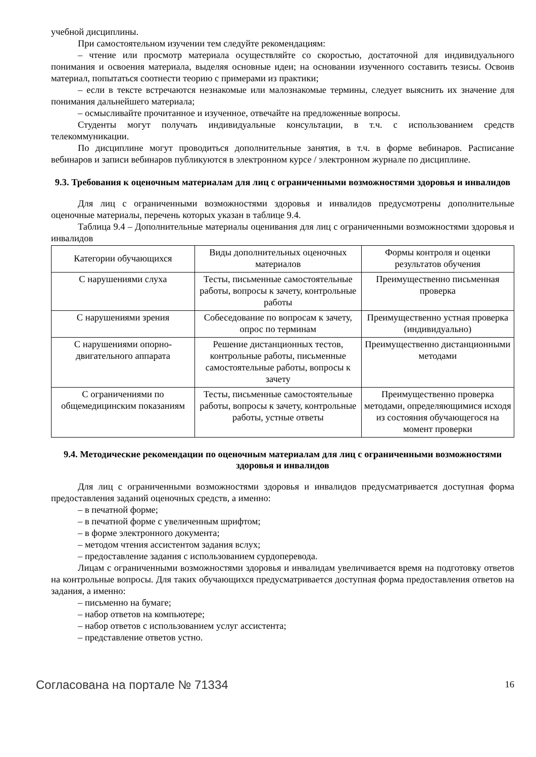учебной дисциплины.
При самостоятельном изучении тем следуйте рекомендациям:
– чтение или просмотр материала осуществляйте со скоростью, достаточной для индивидуального понимания и освоения материала, выделяя основные идеи; на основании изученного составить тезисы. Освоив материал, попытаться соотнести теорию с примерами из практики;
– если в тексте встречаются незнакомые или малознакомые термины, следует выяснить их значение для понимания дальнейшего материала;
– осмысливайте прочитанное и изученное, отвечайте на предложенные вопросы.
Студенты могут получать индивидуальные консультации, в т.ч. с использованием средств телекоммуникации.
По дисциплине могут проводиться дополнительные занятия, в т.ч. в форме вебинаров. Расписание вебинаров и записи вебинаров публикуются в электронном курсе / электронном журнале по дисциплине.
9.3. Требования к оценочным материалам для лиц с ограниченными возможностями здоровья и инвалидов
Для лиц с ограниченными возможностями здоровья и инвалидов предусмотрены дополнительные оценочные материалы, перечень которых указан в таблице 9.4.
Таблица 9.4 – Дополнительные материалы оценивания для лиц с ограниченными возможностями здоровья и инвалидов
| Категории обучающихся | Виды дополнительных оценочных материалов | Формы контроля и оценки результатов обучения |
| С нарушениями слуха | Тесты, письменные самостоятельные работы, вопросы к зачету, контрольные работы | Преимущественно письменная проверка |
| С нарушениями зрения | Собеседование по вопросам к зачету, опрос по терминам | Преимущественно устная проверка (индивидуально) |
| С нарушениями опорно-двигательного аппарата | Решение дистанционных тестов, контрольные работы, письменные самостоятельные работы, вопросы к зачету | Преимущественно дистанционными методами |
| С ограничениями по общемедицинским показаниям | Тесты, письменные самостоятельные работы, вопросы к зачету, контрольные работы, устные ответы | Преимущественно проверка методами, определяющимися исходя из состояния обучающегося на момент проверки |
9.4. Методические рекомендации по оценочным материалам для лиц с ограниченными возможностями здоровья и инвалидов
Для лиц с ограниченными возможностями здоровья и инвалидов предусматривается доступная форма предоставления заданий оценочных средств, а именно:
– в печатной форме;
– в печатной форме с увеличенным шрифтом;
– в форме электронного документа;
– методом чтения ассистентом задания вслух;
– предоставление задания с использованием сурдоперевода.
Лицам с ограниченными возможностями здоровья и инвалидам увеличивается время на подготовку ответов на контрольные вопросы. Для таких обучающихся предусматривается доступная форма предоставления ответов на задания, а именно:
– письменно на бумаге;
– набор ответов на компьютере;
– набор ответов с использованием услуг ассистента;
– представление ответов устно.
Согласована на портале № 71334 16